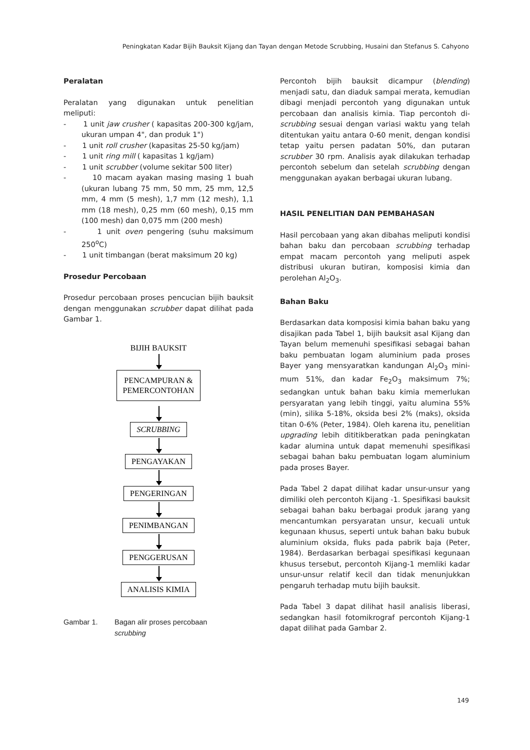Peningkatan Kadar Bijih Bauksit Kijang dan Tayan dengan Metode Scrubbing, Husaini dan Stefanus S. Cahyono
Peralatan
Peralatan yang digunakan untuk penelitian meliputi:
- 1 unit jaw crusher ( kapasitas 200-300 kg/jam, ukuran umpan 4", dan produk 1")
- 1 unit roll crusher (kapasitas 25-50 kg/jam)
- 1 unit ring mill ( kapasitas 1 kg/jam)
- 1 unit scrubber (volume sekitar 500 liter)
- 10 macam ayakan masing masing 1 buah (ukuran lubang 75 mm, 50 mm, 25 mm, 12,5 mm, 4 mm (5 mesh), 1,7 mm (12 mesh), 1,1 mm (18 mesh), 0,25 mm (60 mesh), 0,15 mm (100 mesh) dan 0,075 mm (200 mesh)
- 1 unit oven pengering (suhu maksimum 250<sup>o</sup>C)
- 1 unit timbangan (berat maksimum 20 kg)
Prosedur Percobaan
Prosedur percobaan proses pencucian bijih bauksit dengan menggunakan scrubber dapat dilihat pada Gambar 1.
BIJIH BAUKSIT
PENCAMPURAN &
PEMERCONTOHAN
SCRUBBING PENGAYAKAN PENGERINGAN PENIMBANGAN PENGGERUSAN ANALISIS KIMIA
Gambar 1. Bagan alir proses percobaan
scrubbing
Percontoh bijih bauksit dicampur (blending) menjadi satu, dan diaduk sampai merata, kemudian dibagi menjadi percontoh yang digunakan untuk percobaan dan analisis kimia. Tiap percontoh di-scrubbing sesuai dengan variasi waktu yang telah ditentukan yaitu antara 0-60 menit, dengan kondisi tetap yaitu persen padatan 50%, dan putaran scrubber 30 rpm. Analisis ayak dilakukan terhadap percontoh sebelum dan setelah scrubbing dengan menggunakan ayakan berbagai ukuran lubang.
HASIL PENELITIAN DAN PEMBAHASAN
Hasil percobaan yang akan dibahas meliputi kondisi bahan baku dan percobaan scrubbing terhadap empat macam percontoh yang meliputi aspek distribusi ukuran butiran, komposisi kimia dan perolehan Al<sub>2</sub>O<sub>3</sub>.
Bahan Baku
Berdasarkan data komposisi kimia bahan baku yang disajikan pada Tabel 1, bijih bauksit asal Kijang dan Tayan belum memenuhi spesifikasi sebagai bahan baku pembuatan logam aluminium pada proses Bayer yang mensyaratkan kandungan Al<sub>2</sub>O<sub>3</sub> mini-mum 51%, dan kadar Fe<sub>2</sub>O<sub>3</sub> maksimum 7%; sedangkan untuk bahan baku kimia memerlukan persyaratan yang lebih tinggi, yaitu alumina 55% (min), silika 5-18%, oksida besi 2% (maks), oksida titan 0-6% (Peter, 1984). Oleh karena itu, penelitian upgrading lebih dititikberatkan pada peningkatan kadar alumina untuk dapat memenuhi spesifikasi sebagai bahan baku pembuatan logam aluminium pada proses Bayer.
Pada Tabel 2 dapat dilihat kadar unsur-unsur yang dimiliki oleh percontoh Kijang -1. Spesifikasi bauksit sebagai bahan baku berbagai produk jarang yang mencantumkan persyaratan unsur, kecuali untuk kegunaan khusus, seperti untuk bahan baku bubuk aluminium oksida, fluks pada pabrik baja (Peter, 1984). Berdasarkan berbagai spesifikasi kegunaan khusus tersebut, percontoh Kijang-1 memliki kadar unsur-unsur relatif kecil dan tidak menunjukkan pengaruh terhadap mutu bijih bauksit.
Pada Tabel 3 dapat dilihat hasil analisis liberasi, sedangkan hasil fotomikrograf percontoh Kijang-1 dapat dilihat pada Gambar 2.
149